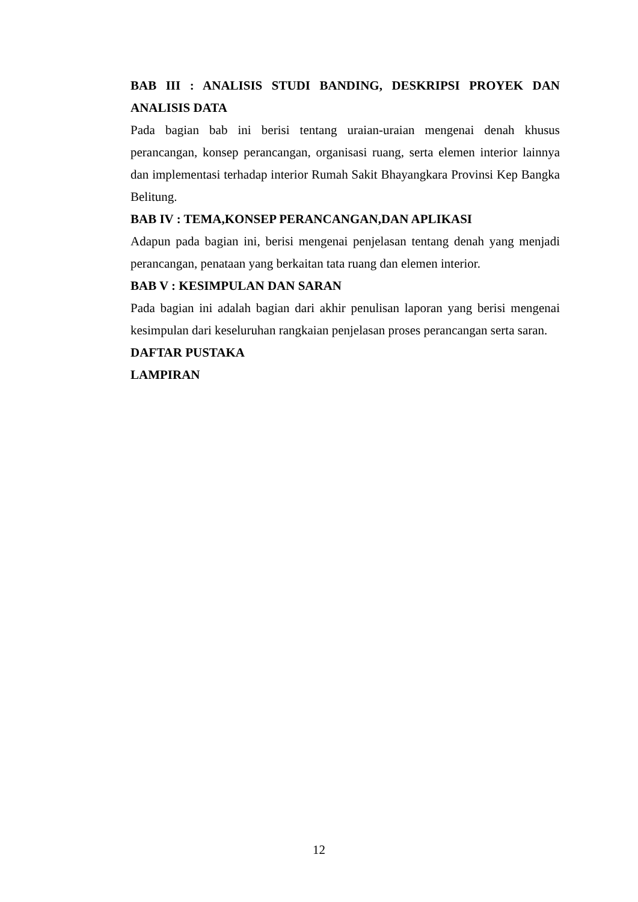BAB III : ANALISIS STUDI BANDING, DESKRIPSI PROYEK DAN ANALISIS DATA
Pada bagian bab ini berisi tentang uraian-uraian mengenai denah khusus perancangan, konsep perancangan, organisasi ruang, serta elemen interior lainnya dan implementasi terhadap interior Rumah Sakit Bhayangkara Provinsi Kep Bangka Belitung.
BAB IV : TEMA,KONSEP PERANCANGAN,DAN APLIKASI
Adapun pada bagian ini, berisi mengenai penjelasan tentang denah yang menjadi perancangan, penataan yang berkaitan tata ruang dan elemen interior.
BAB V : KESIMPULAN DAN SARAN
Pada bagian ini adalah bagian dari akhir penulisan laporan yang berisi mengenai kesimpulan dari keseluruhan rangkaian penjelasan proses perancangan serta saran.
DAFTAR PUSTAKA
LAMPIRAN
12